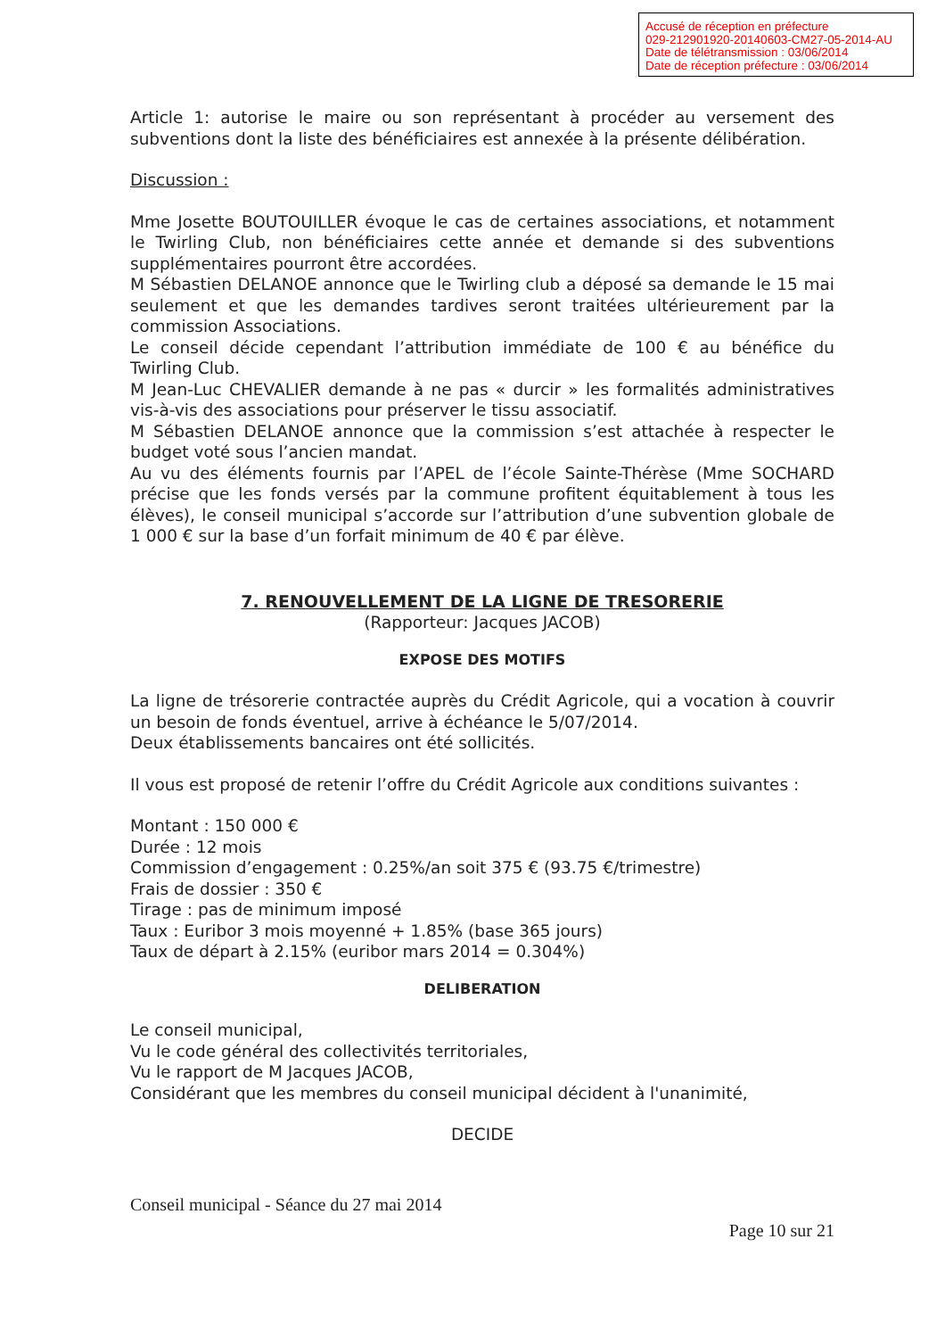Accusé de réception en préfecture
029-212901920-20140603-CM27-05-2014-AU
Date de télétransmission : 03/06/2014
Date de réception préfecture : 03/06/2014
Article 1: autorise le maire ou son représentant à procéder au versement des subventions dont la liste des bénéficiaires est annexée à la présente délibération.
Discussion :
Mme Josette BOUTOUILLER évoque le cas de certaines associations, et notamment le Twirling Club, non bénéficiaires cette année et demande si des subventions supplémentaires pourront être accordées.
M Sébastien DELANOE annonce que le Twirling club a déposé sa demande le 15 mai seulement et que les demandes tardives seront traitées ultérieurement par la commission Associations.
Le conseil décide cependant l’attribution immédiate de 100 € au bénéfice du Twirling Club.
M Jean-Luc CHEVALIER demande à ne pas « durcir » les formalités administratives vis-à-vis des associations pour préserver le tissu associatif.
M Sébastien DELANOE annonce que la commission s’est attachée à respecter le budget voté sous l’ancien mandat.
Au vu des éléments fournis par l’APEL de l’école Sainte-Thérèse (Mme SOCHARD précise que les fonds versés par la commune profitent équitablement à tous les élèves), le conseil municipal s’accorde sur l’attribution d’une subvention globale de 1 000 € sur la base d’un forfait minimum de 40 € par élève.
7. RENOUVELLEMENT DE LA LIGNE DE TRESORERIE
(Rapporteur: Jacques JACOB)
EXPOSE DES MOTIFS
La ligne de trésorerie contractée auprès du Crédit Agricole, qui a vocation à couvrir un besoin de fonds éventuel, arrive à échéance le 5/07/2014.
Deux établissements bancaires ont été sollicités.
Il vous est proposé de retenir l’offre du Crédit Agricole aux conditions suivantes :
Montant : 150 000 €
Durée : 12 mois
Commission d’engagement : 0.25%/an soit 375 € (93.75 €/trimestre)
Frais de dossier : 350 €
Tirage : pas de minimum imposé
Taux : Euribor 3 mois moyenné + 1.85% (base 365 jours)
Taux de départ à 2.15% (euribor mars 2014 = 0.304%)
DELIBERATION
Le conseil municipal,
Vu le code général des collectivités territoriales,
Vu le rapport de M Jacques JACOB,
Considérant que les membres du conseil municipal décident à l'unanimité,
DECIDE
Conseil municipal - Séance du 27 mai 2014
Page 10 sur 21